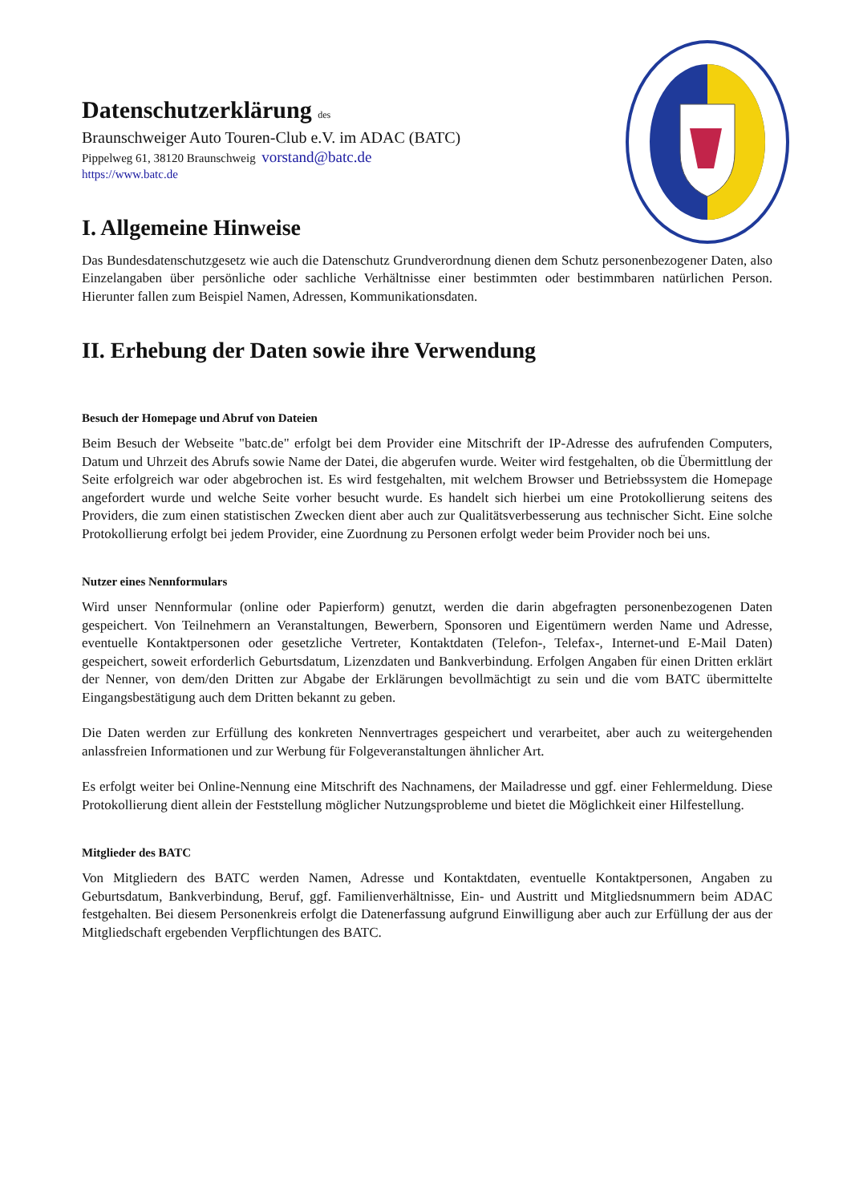Datenschutzerklärung des
Braunschweiger Auto Touren-Club e.V. im ADAC (BATC)
Pippelweg 61, 38120 Braunschweig vorstand@batc.de
https://www.batc.de
I. Allgemeine Hinweise
Das Bundesdatenschutzgesetz wie auch die Datenschutz Grundverordnung dienen dem Schutz personenbezogener Daten, also Einzelangaben über persönliche oder sachliche Verhältnisse einer bestimmten oder bestimmbaren natürlichen Person. Hierunter fallen zum Beispiel Namen, Adressen, Kommunikationsdaten.
II. Erhebung der Daten sowie ihre Verwendung
Besuch der Homepage und Abruf von Dateien
Beim Besuch der Webseite "batc.de" erfolgt bei dem Provider eine Mitschrift der IP-Adresse des aufrufenden Computers, Datum und Uhrzeit des Abrufs sowie Name der Datei, die abgerufen wurde. Weiter wird festgehalten, ob die Übermittlung der Seite erfolgreich war oder abgebrochen ist. Es wird festgehalten, mit welchem Browser und Betriebssystem die Homepage angefordert wurde und welche Seite vorher besucht wurde. Es handelt sich hierbei um eine Protokollierung seitens des Providers, die zum einen statistischen Zwecken dient aber auch zur Qualitätsverbesserung aus technischer Sicht. Eine solche Protokollierung erfolgt bei jedem Provider, eine Zuordnung zu Personen erfolgt weder beim Provider noch bei uns.
Nutzer eines Nennformulars
Wird unser Nennformular (online oder Papierform) genutzt, werden die darin abgefragten personenbezogenen Daten gespeichert. Von Teilnehmern an Veranstaltungen, Bewerbern, Sponsoren und Eigentümern werden Name und Adresse, eventuelle Kontaktpersonen oder gesetzliche Vertreter, Kontaktdaten (Telefon-, Telefax-, Internet-und E-Mail Daten) gespeichert, soweit erforderlich Geburtsdatum, Lizenzdaten und Bankverbindung. Erfolgen Angaben für einen Dritten erklärt der Nenner, von dem/den Dritten zur Abgabe der Erklärungen bevollmächtigt zu sein und die vom BATC übermittelte Eingangsbestätigung auch dem Dritten bekannt zu geben.
Die Daten werden zur Erfüllung des konkreten Nennvertrages gespeichert und verarbeitet, aber auch zu weitergehenden anlassfreien Informationen und zur Werbung für Folgeveranstaltungen ähnlicher Art.
Es erfolgt weiter bei Online-Nennung eine Mitschrift des Nachnamens, der Mailadresse und ggf. einer Fehlermeldung. Diese Protokollierung dient allein der Feststellung möglicher Nutzungsprobleme und bietet die Möglichkeit einer Hilfestellung.
Mitglieder des BATC
Von Mitgliedern des BATC werden Namen, Adresse und Kontaktdaten, eventuelle Kontaktpersonen, Angaben zu Geburtsdatum, Bankverbindung, Beruf, ggf. Familienverhältnisse, Ein- und Austritt und Mitgliedsnummern beim ADAC festgehalten. Bei diesem Personenkreis erfolgt die Datenerfassung aufgrund Einwilligung aber auch zur Erfüllung der aus der Mitgliedschaft ergebenden Verpflichtungen des BATC.